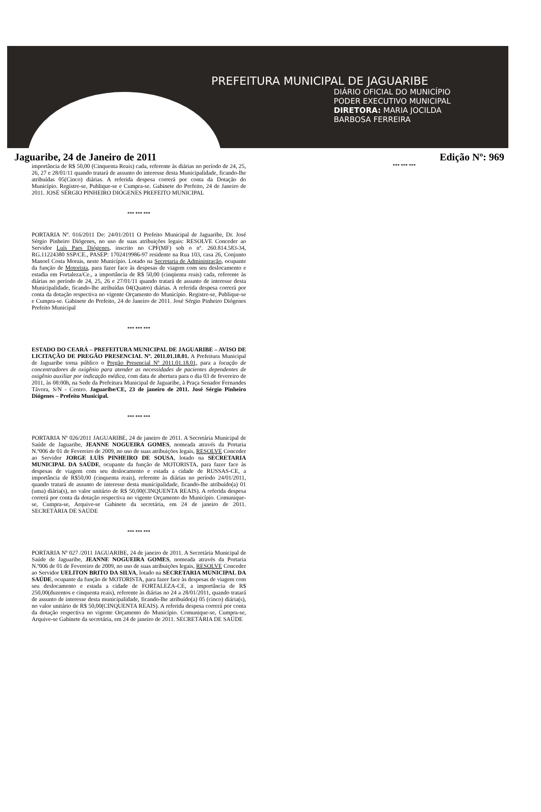PREFEITURA MUNICIPAL DE JAGUARIBE
DIÁRIO OFICIAL DO MUNICÍPIO
PODER EXECUTIVO MUNICIPAL
DIRETORA: MARIA JOCILDA
BARBOSA FERREIRA
Jaguaribe, 24 de Janeiro de 2011 Edição Nº: 969
importância de R$ 50,00 (Cinquenta Reais) cada, referente às diárias no período de 24, 25, 26, 27 e 28/01/11 quando tratará de assunto do interesse desta Municipalidade, ficando-lhe atribuídas 05(Cinco) diárias. A referida despesa correrá por conta da Dotação do Município. Registre-se, Publique-se e Cumpra-se. Gabinete do Prefeito, 24 de Janeiro de 2011. JOSÉ SÉRGIO PINHEIRO DIÓGENES PREFEITO MUNICIPAL
*** *** ***
PORTARIA Nº. 016/2011 De: 24/01/2011 O Prefeito Municipal de Jaguaribe, Dr. José Sérgio Pinheiro Diógenes, no uso de suas atribuições legais: RESOLVE Conceder ao Servidor Luís Paes Diógenes, inscrito no CPF(MF) sob o nº. 260.814.583-34, RG.11224380 SSP/CE., PASEP: 1702419986-97 residente na Rua 103, casa 26, Conjunto Manoel Costa Morais, neste Município. Lotado na Secretaria de Administração, ocupante da função de Motorista, para fazer face às despesas de viagem com seu deslocamento e estadia em Fortaleza/Ce., a importância de R$ 50,00 (cinqüenta reais) cada, referente às diárias no período de 24, 25, 26 e 27/01/11 quando tratará de assunto de interesse desta Municipalidade, ficando-lhe atribuídas 04(Quatro) diárias. A referida despesa correrá por conta da dotação respectiva no vigente Orçamento do Município. Registre-se, Publique-se e Cumpra-se. Gabinete do Prefeito, 24 de Janeiro de 2011. José Sérgio Pinheiro Diógenes Prefeito Municipal
*** *** ***
ESTADO DO CEARÁ – PREFEITURA MUNICIPAL DE JAGUARIBE – AVISO DE LICITAÇÃO DE PREGÃO PRESENCIAL Nº. 2011.01.18.01. A Prefeitura Municipal de Jaguaribe torna público o Pregão Presencial Nº 2011.01.18.01, para a locação de concentradores de oxigênio para atender as necessidades de pacientes dependentes de oxigênio auxiliar por indicação médica, com data de abertura para o dia 03 de fevereiro de 2011, às 08:00h, na Sede da Prefeitura Municipal de Jaguaribe, à Praça Senador Fernandes Távora, S/N - Centro. Jaguaribe/CE, 23 de janeiro de 2011. José Sérgio Pinheiro Diógenes – Prefeito Municipal.
*** *** ***
PORTARIA Nº 026/2011 JAGUARIBE, 24 de janeiro de 2011. A Secretária Municipal de Saúde de Jaguaribe, JEANNE NOGUEIRA GOMES, nomeada através da Portaria N.º006 de 01 de Fevereiro de 2009, no uso de suas atribuições legais, RESOLVE Conceder ao Servidor JORGE LUÍS PINHEIRO DE SOUSA, lotado na SECRETARIA MUNICIPAL DA SAÚDE, ocupante da função de MOTORISTA, para fazer face às despesas de viagem com seu deslocamento e estada a cidade de RUSSAS-CE, a importância de R$50,00 (cinquenta reais), referente às diárias no período 24/01/2011, quando tratará de assunto de interesse desta municipalidade, ficando-lhe atribuído(a) 01 (uma) diária(s), no valor unitário de R$ 50,00(CINQUENTA REAIS). A referida despesa correrá por conta da dotação respectiva no vigente Orçamento do Município. Comunique-se, Cumpra-se, Arquive-se Gabinete da secretária, em 24 de janeiro de 2011. SECRETÁRIA DE SAÚDE
*** *** ***
PORTARIA Nº 027 /2011 JAGUARIBE, 24 de janeiro de 2011. A Secretária Municipal de Saúde de Jaguaribe, JEANNE NOGUEIRA GOMES, nomeada através da Portaria N.º006 de 01 de Fevereiro de 2009, no uso de suas atribuições legais, RESOLVE Conceder ao Servidor UELITON BRITO DA SILVA, lotado na SECRETARIA MUNICIPAL DA SAÚDE, ocupante da função de MOTORISTA, para fazer face às despesas de viagem com seu deslocamento e estada a cidade de FORTALEZA-CE, a importância de R$ 250,00(duzentos e cinquenta reais), referente às diárias no 24 a 28/01/2011, quando tratará de assunto de interesse desta municipalidade, ficando-lhe atribuído(a) 05 (cinco) diária(s), no valor unitário de R$ 50,00(CINQUENTA REAIS). A referida despesa correrá por conta da dotação respectiva no vigente Orçamento do Município. Comunique-se, Cumpra-se, Arquive-se Gabinete da secretária, em 24 de janeiro de 2011. SECRETÁRIA DE SAÚDE
*** *** ***